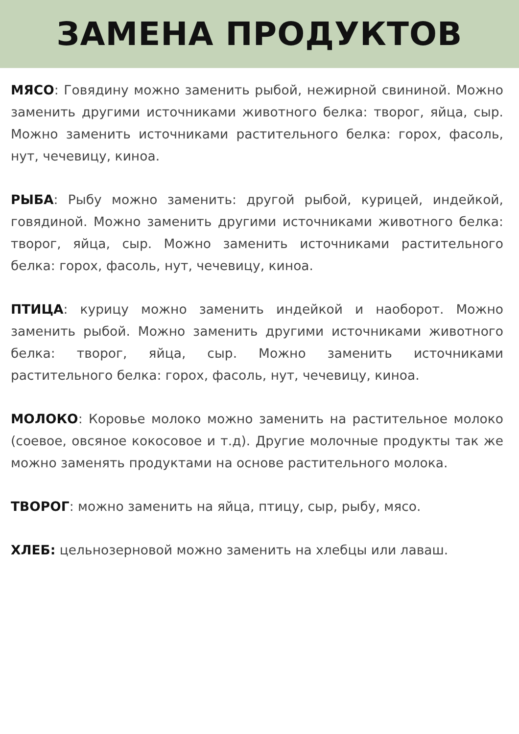ЗАМЕНА ПРОДУКТОВ
МЯСО: Говядину можно заменить рыбой, нежирной свининой. Можно заменить другими источниками животного белка: творог, яйца, сыр. Можно заменить источниками растительного белка: горох, фасоль, нут, чечевицу, киноа.
РЫБА: Рыбу можно заменить: другой рыбой, курицей, индейкой, говядиной. Можно заменить другими источниками животного белка: творог, яйца, сыр. Можно заменить источниками растительного белка: горох, фасоль, нут, чечевицу, киноа.
ПТИЦА: курицу можно заменить индейкой и наоборот. Можно заменить рыбой. Можно заменить другими источниками животного белка: творог, яйца, сыр. Можно заменить источниками растительного белка: горох, фасоль, нут, чечевицу, киноа.
МОЛОКО: Коровье молоко можно заменить на растительное молоко (соевое, овсяное кокосовое и т.д). Другие молочные продукты так же можно заменять продуктами на основе растительного молока.
ТВОРОГ: можно заменить на яйца, птицу, сыр, рыбу, мясо.
ХЛЕБ: цельнозерновой можно заменить на хлебцы или лаваш.